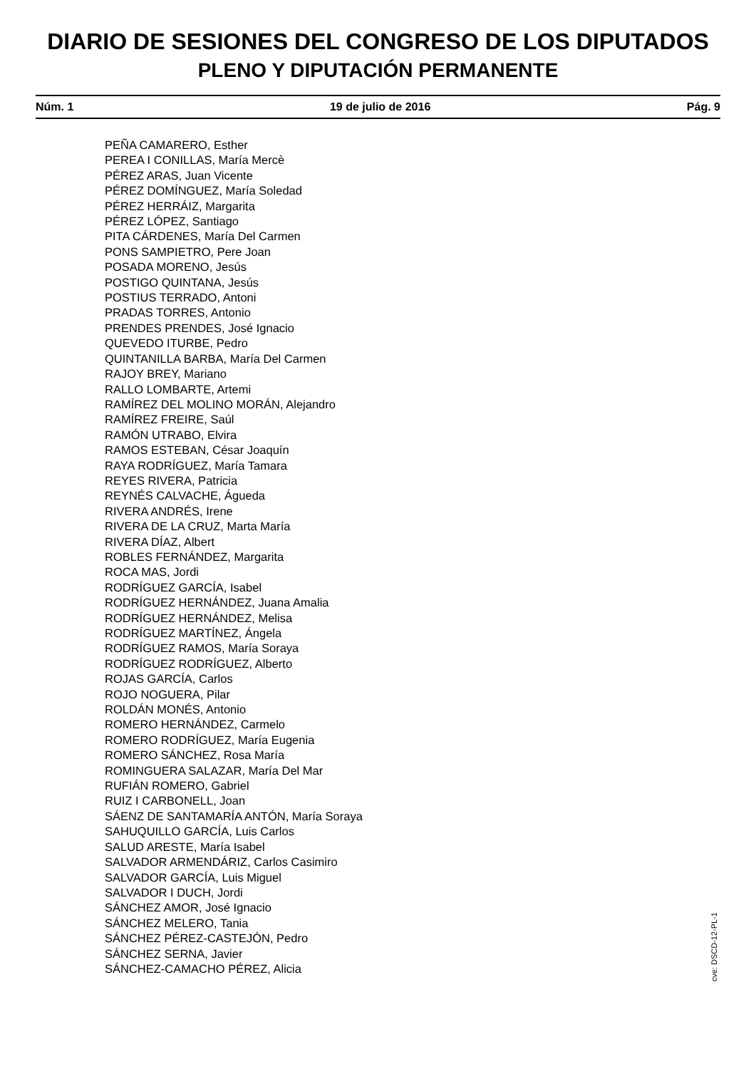DIARIO DE SESIONES DEL CONGRESO DE LOS DIPUTADOS
PLENO Y DIPUTACIÓN PERMANENTE
Núm. 1 19 de julio de 2016 Pág. 9
PEÑA CAMARERO, Esther
PEREA I CONILLAS, María Mercè
PÉREZ ARAS, Juan Vicente
PÉREZ DOMÍNGUEZ, María Soledad
PÉREZ HERRÁIZ, Margarita
PÉREZ LÓPEZ, Santiago
PITA CÁRDENES, María Del Carmen
PONS SAMPIETRO, Pere Joan
POSADA MORENO, Jesús
POSTIGO QUINTANA, Jesús
POSTIUS TERRADO, Antoni
PRADAS TORRES, Antonio
PRENDES PRENDES, José Ignacio
QUEVEDO ITURBE, Pedro
QUINTANILLA BARBA, María Del Carmen
RAJOY BREY, Mariano
RALLO LOMBARTE, Artemi
RAMÍREZ DEL MOLINO MORÁN, Alejandro
RAMÍREZ FREIRE, Saúl
RAMÓN UTRABO, Elvira
RAMOS ESTEBAN, César Joaquín
RAYA RODRÍGUEZ, María Tamara
REYES RIVERA, Patricia
REYNÉS CALVACHE, Águeda
RIVERA ANDRÉS, Irene
RIVERA DE LA CRUZ, Marta María
RIVERA DÍAZ, Albert
ROBLES FERNÁNDEZ, Margarita
ROCA MAS, Jordi
RODRÍGUEZ GARCÍA, Isabel
RODRÍGUEZ HERNÁNDEZ, Juana Amalia
RODRÍGUEZ HERNÁNDEZ, Melisa
RODRÍGUEZ MARTÍNEZ, Ángela
RODRÍGUEZ RAMOS, María Soraya
RODRÍGUEZ RODRÍGUEZ, Alberto
ROJAS GARCÍA, Carlos
ROJO NOGUERA, Pilar
ROLDÁN MONÉS, Antonio
ROMERO HERNÁNDEZ, Carmelo
ROMERO RODRÍGUEZ, María Eugenia
ROMERO SÁNCHEZ, Rosa María
ROMINGUERA SALAZAR, María Del Mar
RUFIÁN ROMERO, Gabriel
RUIZ I CARBONELL, Joan
SÁENZ DE SANTAMARÍA ANTÓN, María Soraya
SAHUQUILLO GARCÍA, Luis Carlos
SALUD ARESTE, María Isabel
SALVADOR ARMENDÁRIZ, Carlos Casimiro
SALVADOR GARCÍA, Luis Miguel
SALVADOR I DUCH, Jordi
SÁNCHEZ AMOR, José Ignacio
SÁNCHEZ MELERO, Tania
SÁNCHEZ PÉREZ-CASTEJÓN, Pedro
SÁNCHEZ SERNA, Javier
SÁNCHEZ-CAMACHO PÉREZ, Alicia
cve: DSCD-12-PL-1